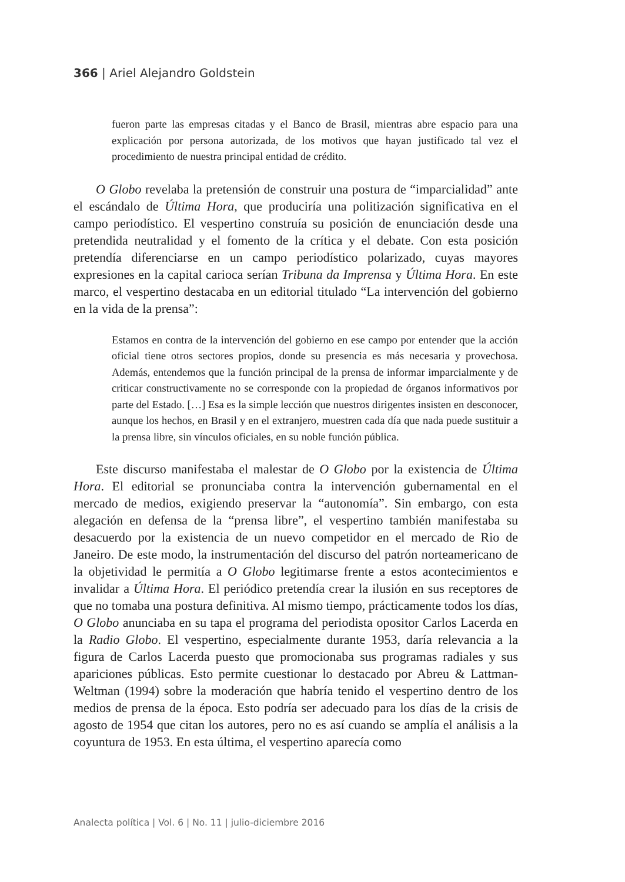366 | Ariel Alejandro Goldstein
fueron parte las empresas citadas y el Banco de Brasil, mientras abre espacio para una explicación por persona autorizada, de los motivos que hayan justificado tal vez el procedimiento de nuestra principal entidad de crédito.
O Globo revelaba la pretensión de construir una postura de “imparcialidad” ante el escándalo de Última Hora, que produciría una politización significativa en el campo periodístico. El vespertino construía su posición de enunciación desde una pretendida neutralidad y el fomento de la crítica y el debate. Con esta posición pretendía diferenciarse en un campo periodístico polarizado, cuyas mayores expresiones en la capital carioca serían Tribuna da Imprensa y Última Hora. En este marco, el vespertino destacaba en un editorial titulado “La intervención del gobierno en la vida de la prensa”:
Estamos en contra de la intervención del gobierno en ese campo por entender que la acción oficial tiene otros sectores propios, donde su presencia es más necesaria y provechosa. Además, entendemos que la función principal de la prensa de informar imparcialmente y de criticar constructivamente no se corresponde con la propiedad de órganos informativos por parte del Estado. […] Esa es la simple lección que nuestros dirigentes insisten en desconocer, aunque los hechos, en Brasil y en el extranjero, muestren cada día que nada puede sustituir a la prensa libre, sin vínculos oficiales, en su noble función pública.
Este discurso manifestaba el malestar de O Globo por la existencia de Última Hora. El editorial se pronunciaba contra la intervención gubernamental en el mercado de medios, exigiendo preservar la “autonomía”. Sin embargo, con esta alegación en defensa de la “prensa libre”, el vespertino también manifestaba su desacuerdo por la existencia de un nuevo competidor en el mercado de Rio de Janeiro. De este modo, la instrumentación del discurso del patrón norteamericano de la objetividad le permitía a O Globo legitimarse frente a estos acontecimientos e invalidar a Última Hora. El periódico pretendía crear la ilusión en sus receptores de que no tomaba una postura definitiva. Al mismo tiempo, prácticamente todos los días, O Globo anunciaba en su tapa el programa del periodista opositor Carlos Lacerda en la Radio Globo. El vespertino, especialmente durante 1953, daría relevancia a la figura de Carlos Lacerda puesto que promocionaba sus programas radiales y sus apariciones públicas. Esto permite cuestionar lo destacado por Abreu & Lattman-Weltman (1994) sobre la moderación que habría tenido el vespertino dentro de los medios de prensa de la época. Esto podría ser adecuado para los días de la crisis de agosto de 1954 que citan los autores, pero no es así cuando se amplía el análisis a la coyuntura de 1953. En esta última, el vespertino aparecía como
Analecta política | Vol. 6 | No. 11 | julio-diciembre 2016